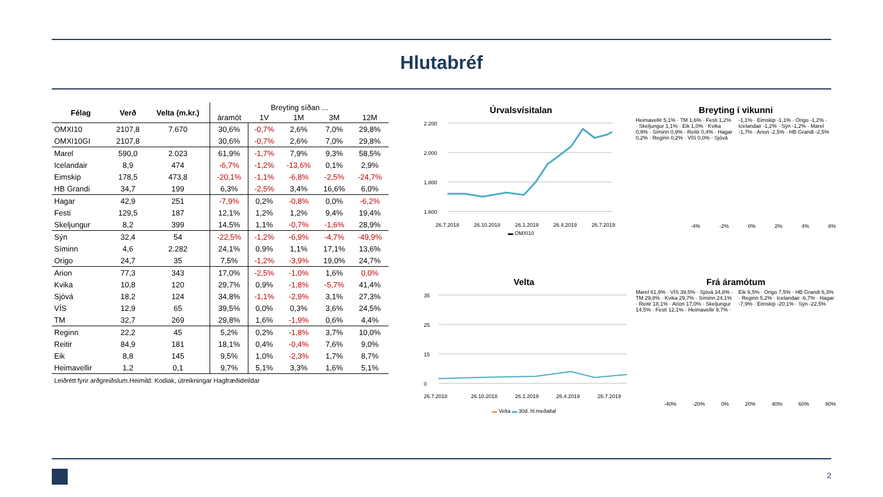Hlutabréf
| Félag | Verð | Velta (m.kr.) | Breyting síðan ... | | | | |
| --- | --- | --- | --- | --- | --- | --- | --- |
| | | | áramót | 1V | 1M | 3M | 12M |
| OMXI10 | 2107,8 | 7.670 | 30,6% | -0,7% | 2,6% | 7,0% | 29,8% |
| OMXI10GI | 2107,8 | | 30,6% | -0,7% | 2,6% | 7,0% | 29,8% |
| Marel | 590,0 | 2.023 | 61,9% | -1,7% | 7,9% | 9,3% | 58,5% |
| Icelandair | 8,9 | 474 | -6,7% | -1,2% | -13,6% | 0,1% | 2,9% |
| Eimskip | 178,5 | 473,8 | -20,1% | -1,1% | -6,8% | -2,5% | -24,7% |
| HB Grandi | 34,7 | 199 | 6,3% | -2,5% | 3,4% | 16,6% | 6,0% |
| Hagar | 42,9 | 251 | -7,9% | 0,2% | -0,8% | 0,0% | -6,2% |
| Festi | 129,5 | 187 | 12,1% | 1,2% | 1,2% | 9,4% | 19,4% |
| Skeljungur | 8,2 | 399 | 14,5% | 1,1% | -0,7% | -1,6% | 28,9% |
| Sýn | 32,4 | 54 | -22,5% | -1,2% | -6,9% | -4,7% | -49,9% |
| Síminn | 4,6 | 2.282 | 24,1% | 0,9% | 1,1% | 17,1% | 13,6% |
| Origo | 24,7 | 35 | 7,5% | -1,2% | -3,9% | 19,0% | 24,7% |
| Arion | 77,3 | 343 | 17,0% | -2,5% | -1,0% | 1,6% | 0,0% |
| Kvika | 10,8 | 120 | 29,7% | 0,9% | -1,8% | -5,7% | 41,4% |
| Sjóvá | 18,2 | 124 | 34,8% | -1,1% | -2,9% | 3,1% | 27,3% |
| VÍS | 12,9 | 65 | 39,5% | 0,0% | 0,3% | 3,6% | 24,5% |
| TM | 32,7 | 269 | 29,8% | 1,6% | -1,9% | 0,6% | 4,4% |
| Reginn | 22,2 | 45 | 5,2% | 0,2% | -1,8% | 3,7% | 10,0% |
| Reitir | 84,9 | 181 | 18,1% | 0,4% | -0,4% | 7,6% | 9,0% |
| Eik | 8,8 | 145 | 9,5% | 1,0% | -2,3% | 1,7% | 8,7% |
| Heimavellir | 1,2 | 0,1 | 9,7% | 5,1% | 3,3% | 1,6% | 5,1% |
| Leiðrétt fyrir arðgreiðslum.Heimild: Kodiak, útreikningar Hagfræðideildar | | | | | | | |
Úrvalsvísitalan
2.200
2.000
1.800
1.600
26.7.2018
26.10.2018
26.1.2019
26.4.2019
26.7.2019
▬ OMXI10
Breyting í vikunni
Heimavellir 5,1% · TM 1,6% · Festi 1,2% · Skeljungur 1,1% · Eik 1,0% · Kvika 0,9% · Síminn 0,9% · Reitir 0,4% · Hagar 0,2% · Reginn 0,2% · VÍS 0,0% · Sjóvá -1,1% · Eimskip -1,1% · Origo -1,2% · Icelandair -1,2% · Sýn -1,2% · Marel -1,7% · Arion -2,5% · HB Grandi -2,5%
-4% -2% 0% 2% 4% 6%
Velta
35
25
15
0
26.7.2018
26.10.2018
26.1.2019
26.4.2019
26.7.2019
▬ Velta ▬ 30d. hl.meðaltal
Frá áramótum
Marel 61,9% · VÍS 39,5% · Sjóvá 34,8% · TM 29,8% · Kvika 29,7% · Síminn 24,1% · Reitir 18,1% · Arion 17,0% · Skeljungur 14,5% · Festi 12,1% · Heimavellir 9,7% · Eik 9,5% · Origo 7,5% · HB Grandi 6,3% · Reginn 5,2% · Icelandair -6,7% · Hagar -7,9% · Eimskip -20,1% · Sýn -22,5%
-40% -20% 0% 20% 40% 60% 80%
2